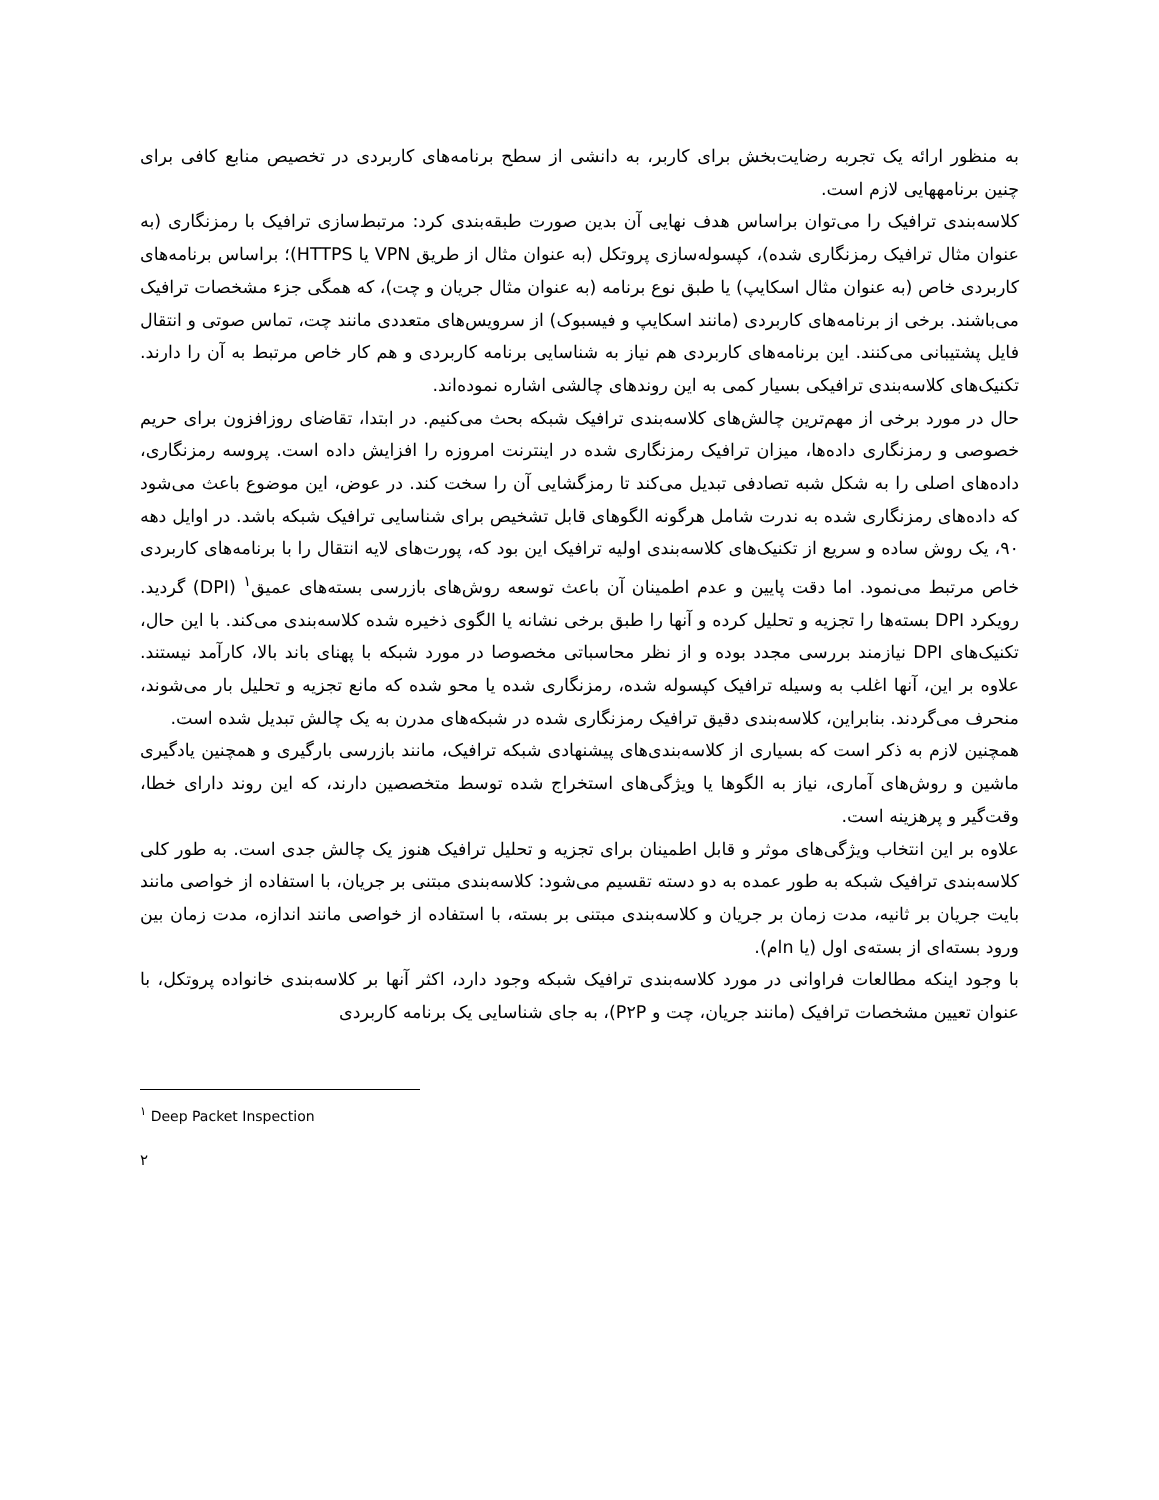به منظور ارائه یک تجربه رضایت‌بخش برای کاربر، به دانشی از سطح برنامه‌های کاربردی در تخصیص منابع کافی برای چنین برنامههایی لازم است.
کلاسه‌بندی ترافیک را می‌توان براساس هدف نهایی آن بدین صورت طبقه‌بندی کرد: مرتبط‌سازی ترافیک با رمزنگاری (به عنوان مثال ترافیک رمزنگاری شده)، کپسوله‌سازی پروتکل (به عنوان مثال از طریق VPN یا HTTPS)؛ براساس برنامه‌های کاربردی خاص (به عنوان مثال اسکایپ) یا طبق نوع برنامه (به عنوان مثال جریان و چت)، که همگی جزء مشخصات ترافیک می‌باشند. برخی از برنامه‌های کاربردی (مانند اسکایپ و فیسبوک) از سرویس‌های متعددی مانند چت، تماس صوتی و انتقال فایل پشتیبانی می‌کنند. این برنامه‌های کاربردی هم نیاز به شناسایی برنامه کاربردی و هم کار خاص مرتبط به آن را دارند. تکنیک‌های کلاسه‌بندی ترافیکی بسیار کمی به این روندهای چالشی اشاره نموده‌اند.
حال در مورد برخی از مهم‌ترین چالش‌های کلاسه‌بندی ترافیک شبکه بحث می‌کنیم. در ابتدا، تقاضای روزافزون برای حریم خصوصی و رمزنگاری داده‌ها، میزان ترافیک رمزنگاری شده در اینترنت امروزه را افزایش داده است. پروسه رمزنگاری، داده‌های اصلی را به شکل شبه تصادفی تبدیل می‌کند تا رمزگشایی آن را سخت کند. در عوض، این موضوع باعث می‌شود که داده‌های رمزنگاری شده به ندرت شامل هرگونه الگوهای قابل تشخیص برای شناسایی ترافیک شبکه باشد. در اوایل دهه ۹۰، یک روش ساده و سریع از تکنیک‌های کلاسه‌بندی اولیه ترافیک این بود که، پورت‌های لایه انتقال را با برنامه‌های کاربردی خاص مرتبط می‌نمود. اما دقت پایین و عدم اطمینان آن باعث توسعه روش‌های بازرسی بسته‌های عمیق<sup>۱</sup> (DPI) گردید. رویکرد DPI بسته‌ها را تجزیه و تحلیل کرده و آنها را طبق برخی نشانه یا الگوی ذخیره شده کلاسه‌بندی می‌کند. با این حال، تکنیک‌های DPI نیازمند بررسی مجدد بوده و از نظر محاسباتی مخصوصا در مورد شبکه با پهنای باند بالا، کارآمد نیستند. علاوه بر این، آنها اغلب به وسیله ترافیک کپسوله شده، رمزنگاری شده یا محو شده که مانع تجزیه و تحلیل بار می‌شوند، منحرف می‌گردند. بنابراین، کلاسه‌بندی دقیق ترافیک رمزنگاری شده در شبکه‌های مدرن به یک چالش تبدیل شده است.
همچنین لازم به ذکر است که بسیاری از کلاسه‌بندی‌های پیشنهادی شبکه ترافیک، مانند بازرسی بارگیری و همچنین یادگیری ماشین و روش‌های آماری، نیاز به الگوها یا ویژگی‌های استخراج شده توسط متخصصین دارند، که این روند دارای خطا، وقت‌گیر و پرهزینه است.
علاوه بر این انتخاب ویژگی‌های موثر و قابل اطمینان برای تجزیه و تحلیل ترافیک هنوز یک چالش جدی است. به طور کلی کلاسه‌بندی ترافیک شبکه به طور عمده به دو دسته تقسیم می‌شود: کلاسه‌بندی مبتنی بر جریان، با استفاده از خواصی مانند بایت جریان بر ثانیه، مدت زمان بر جریان و کلاسه‌بندی مبتنی بر بسته، با استفاده از خواصی مانند اندازه، مدت زمان بین ورود بسته‌ای از بسته‌ی اول (یا nام).
با وجود اینکه مطالعات فراوانی در مورد کلاسه‌بندی ترافیک شبکه وجود دارد، اکثر آنها بر کلاسه‌بندی خانواده پروتکل، با عنوان تعیین مشخصات ترافیک (مانند جریان، چت و P۲P)، به جای شناسایی یک برنامه کاربردی
<sup>۱</sup> Deep Packet Inspection
۲